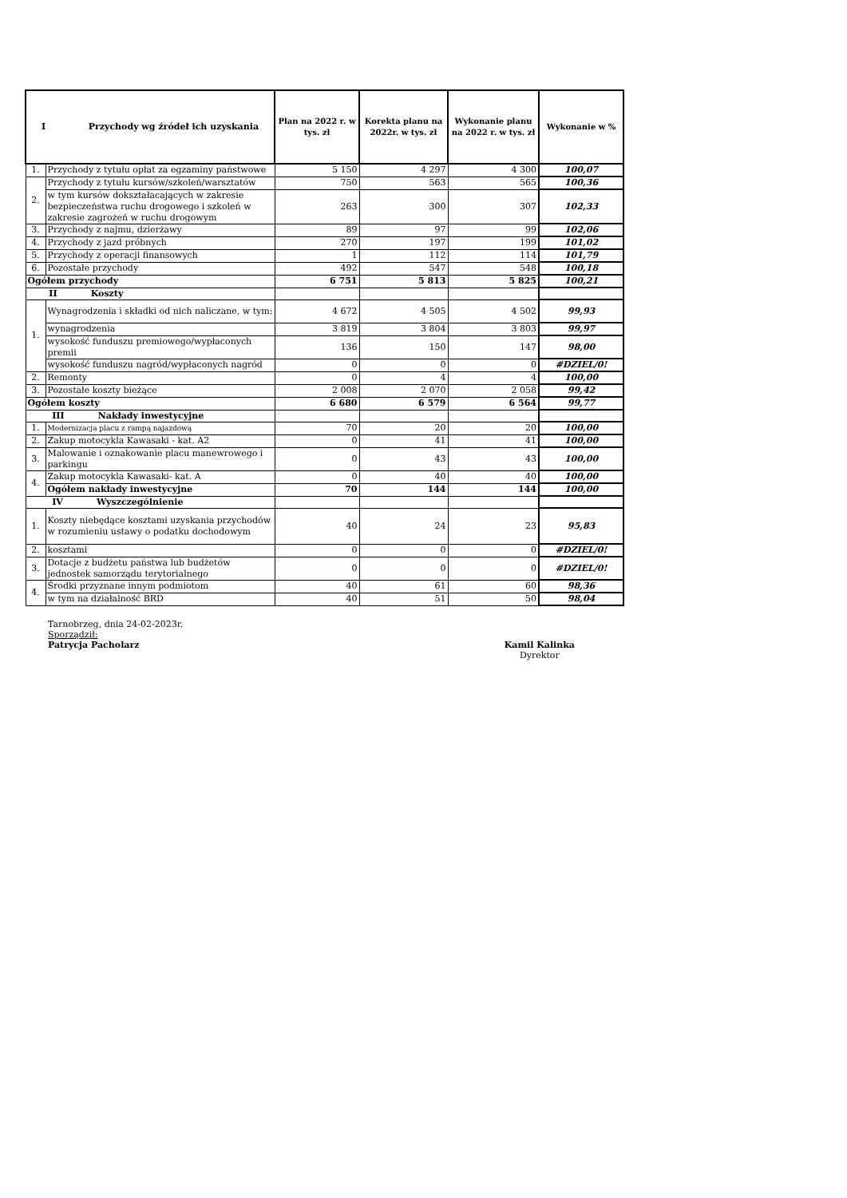| I Przychody wg źródeł ich uzyskania | | Plan na 2022 r. w tys. zł | Korekta planu na 2022r. w tys. zł | Wykonanie planu na 2022 r. w tys. zł | Wykonanie w % |
| --- | --- | --- | --- | --- | --- |
| 1. | Przychody z tytułu opłat za egzaminy państwowe | 5 150 | 4 297 | 4 300 | 100,07 |
| 2. | Przychody z tytułu kursów/szkoleń/warsztatów | 750 | 563 | 565 | 100,36 |
| | w tym kursów dokształacających w zakresie bezpieczeństwa ruchu drogowego i szkoleń w zakresie zagrożeń w ruchu drogowym | 263 | 300 | 307 | 102,33 |
| 3. | Przychody z najmu, dzierżawy | 89 | 97 | 99 | 102,06 |
| 4. | Przychody z jazd próbnych | 270 | 197 | 199 | 101,02 |
| 5. | Przychody z operacji finansowych | 1 | 112 | 114 | 101,79 |
| 6. | Pozostałe przychody | 492 | 547 | 548 | 100,18 |
| Ogółem przychody | | 6 751 | 5 813 | 5 825 | 100,21 |
| II Koszty | | | | | |
| 1. | Wynagrodzenia i składki od nich naliczane, w tym: | 4 672 | 4 505 | 4 502 | 99,93 |
| | wynagrodzenia | 3 819 | 3 804 | 3 803 | 99,97 |
| | wysokość funduszu premiowego/wypłaconych premii | 136 | 150 | 147 | 98,00 |
| | wysokość funduszu nagród/wypłaconych nagród | 0 | 0 | 0 | #DZIEL/0! |
| 2. | Remonty | 0 | 4 | 4 | 100,00 |
| 3. | Pozostałe koszty bieżące | 2 008 | 2 070 | 2 058 | 99,42 |
| Ogółem koszty | | 6 680 | 6 579 | 6 564 | 99,77 |
| III Nakłady inwestycyjne | | | | | |
| 1. | Modernizacja placu z rampą najazdową | 70 | 20 | 20 | 100,00 |
| 2. | Zakup motocykla Kawasaki - kat. A2 | 0 | 41 | 41 | 100,00 |
| 3. | Malowanie i oznakowanie placu manewrowego i parkingu | 0 | 43 | 43 | 100,00 |
| 4. | Zakup motocykla Kawasaki- kat. A | 0 | 40 | 40 | 100,00 |
| | Ogółem nakłady inwestycyjne | 70 | 144 | 144 | 100,00 |
| IV Wyszczególnienie | | | | | |
| 1. | Koszty niebędące kosztami uzyskania przychodów w rozumieniu ustawy o podatku dochodowym | 40 | 24 | 23 | 95,83 |
| 2. | kosztami | 0 | 0 | 0 | #DZIEL/0! |
| 3. | Dotacje z budżetu państwa lub budżetów jednostek samorządu terytorialnego | 0 | 0 | 0 | #DZIEL/0! |
| 4. | Środki przyznane innym podmiotom | 40 | 61 | 60 | 98,36 |
| | w tym na działalność BRD | 40 | 51 | 50 | 98,04 |
Tarnobrzeg, dnia 24-02-2023r.
Sporządził:
Patrycja Pacholarz Kamil Kalinka
Dyrektor